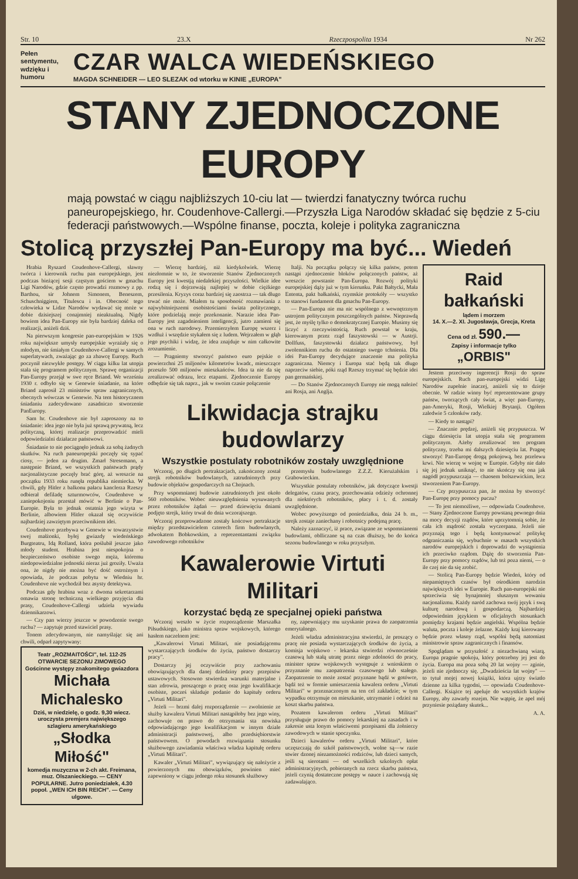Str. 10 23.X Rzeczpospolita 1934 Nr 262
Pełen sentymentu, wdzięku i humoru
CZAR WALCA WIEDEŃSKIEGO
MAGDA SCHNEIDER — LEO SLEZAK od wtorku w KINIE „EUROPA"
STANY ZJEDNOCZONE EUROPY
mają powstać w ciągu najbliższych 10-ciu lat — twierdzi fanatyczny twórca ruchu paneuropejskiego, hr. Coudenhove-Callergi.—Przyszła Liga Narodów składać się będzie z 5-ciu federacji państwowych.—Wspólne finanse, poczta, koleje i polityka zagraniczna
Stolicą przyszłej Pan-Europy ma być... Wiedeń
Hrabia Ryszard Coudenhove-Callergi, sławny twórca i kierownik ruchu pan europejskiego, jest podczas bieżącej sesji częstym gościem w gmachu Ligi Narodów, gdzie często prowadzi rozmowy z pp. Barthou, sir Johnem Simonem, Beneszem, Schuschniggiem, Titulescu i in. Obecność tego człowieka w Lidze Narodów wydawać się może w dobie dzisiejszej conajmniej nieaktualną. Nigdy bowiem idea Pan-Europy nie była bardziej daleka od realizacji, aniżeli dziś.
Na pierwszym kongresie pan-europejskim w 1926 roku największe umysły europejskie wyrażały się o młodym, nie śmiałym Coudenhove-Callergi w samych superlatywach, zważając go za zbawcę Europy. Ruch poczynił niezwykłe postępy. W ciągu kilku lat utopja stała się programem politycznym. Sprawę organizacji Pan-Europy przejął w swe ręce Briand. We wrześniu 1930 r. odbyło się w Genewie śniadanie, na które Briand zaprosił 23 ministrów spraw zagranicznych, obecnych wówczas w Genewie. Na tem historycznem śniadaniu zadecydowano zasadniczo stworzenie PanEuropy.
Sam hr. Coudenhove nie był zaproszony na to śniadanie: idea jego nie była już sprawą prywatną, lecz polityczną, której realizacje przeprowadzić mieli odpowiedzialni działacze państwowi.
Śniadanie to nie pociągnęło jednak za sobą żadnych skutków. Na ruch paneuropejski poczęły się sypać ciosy, — jeden za drugim. Zmarł Stresemann, a następnie Briand, we wszystkich państwach prądy nacjonalistyczne poczęły brać górę, aż wreszcie na początku 1933 roku runęła republika niemiecka. W chwili, gdy Hitler z balkonu pałacu kanclerza Rzeszy odbierał defiladę szturmowców, Coudenhove w zaniepokojeniu przestał mówić w Berlinie o Pan-Europie. Była to jednak ostatnia jego wizyta w Berlinie, albowiem Hitler okazał się oczywiście najbardziej zawziętym przeciwnikiem idei.
Coudenhove przebywa w Genewie w towarzystwie swej małżonki, byłej gwiazdy wiedeńskiego Burgteatru, Idą Rolland, która poślubił jeszcze jako młody student. Hrabina jest niespokojna o bezpieczeństwo osobiste swego męża, któremu niedopowiedzialne jednostki nieraz już groziły. Uważa ona, że nigdy nie można być dość ostrożnym i opowiada, że podczas pobytu w Wiedniu hr. Coudenhove nie wychodził bez asysty detektywa.
Podczas gdy hrabina wraz z dwoma sekretarzami omawia stronę techniczną wielkiego przyjęcia dla prasy, Coudenhove-Callergi udziela wywiadu dziennikarzowi.
— Czy pan wierzy jeszcze w powodzenie swego ruchu? — zapytuje przed stawiciel prasy.
Tonem zdecydowanym, nie namyślając się ani chwili, odparł zapytywany:
Teatr „ROZMAITOŚCI", tel. 112-25
OTWARCIE SEZONU ZIMOWEGO
Gościnne występy znakomitego gwiazdora
Michała Michalesko
Dziś, w niedzielę, o godz. 9,30 wiecz. uroczysta premjera największego szlagieru amerykańskiego
„Słodka Miłość"
komedja muzyczna w 2-ch akt. Freimana, muz. Olszanieckiego. — CENY POPULARNE. Jutro poniedziałek, 4.30 popoł. „WEN ICH BIN REICH". — Ceny ulgowe.
— Wierzę bardziej, niż kiedykolwiek. Wierzę niezłomnie w to, że stworzenie Stanów Zjednoczonych Europy jest kwestją niedalekiej przyszłości. Wielkie idee rodzą się i dojrzewają najlepiej w dobie ciężkiego przesilenia. Kryzys coraz bardziej się zaostrza — tak długo trwać nie może. Miałem tu sposobność rozmawiania z najwybitniejszemi osobistościami świata politycznego, które podzielają moje przekonanie. Narazie idea Pan-Europy jest zagadnieniem inteligencji, jutro zamieni się ona w ruch narodowy. Przemierzyłem Europę wszerz i wzdłuż i wszędzie stykałem się z ludem. Wejrzałem w głąb jego psychiki i widzę, że idea znajduje w nim całkowite zrozumienie.
— Pragniemy stworzyć państwo euro pejskie o powierzchni 25 miljonów kilometrów kwadr., mieszczące przeszło 500 miljonów mieszkańców. Idea ta nie da się zrealizować odrazu, lecz etapami. Zjednoczenie Europy odbędzie się tak naprz., jak w swoim czasie połączenie
Italji. Na początku połączy się kilka państw, potem nastąpi zjednoczenie bloków połączonych państw, aż wreszcie powstanie Pan-Europa. Rozwój polityki europejskiej dąży już w tym kierunku. Pakt Bałtycki, Mała Ententa, pakt bałkański, rzymskie protokóły — wszystko to stanowi fundament dla gmachu Pan-Europy.
— Pan-Europa nie ma nic wspólnego z wewnętrznym ustrojem politycznym poszczególnych państw. Nieprawdą jest, że myślę tylko o demokratycznej Europie. Musimy się liczyć z rzeczywistością. Ruch powstał w kraju, kierowanym przez rząd faszystowski — w Austrji. Dollfuss, faszystowski działacz państwowy, był zwolennikiem ruchu do ostatniego swego tchnienia. Dla idei Pan-Europy decydujące znaczenie ma polityka zagraniczna. Niemcy i Europa stać będą tak długo naprzeciw siebie, póki rząd Rzeszy trzymać się będzie idei pan germańskiej.
— Do Stanów Zjednoczonych Europy nie mogą należeć ani Rosja, ani Anglja.
Likwidacja strajku budowlarzy
Wszystkie postulaty robotników zostały uwzględnione
Wczoraj, po długich pertraktacjach, zakończony został strejk robotników budowlanych, zatrudnionych przy budowie objektów gospodarczych na Chojnach.
Przy wspomnianej budowie zatrudnionych jest około 560 robotników. Wobec nieuwzględnienia wysuwanych przez robotników żądań — przed dziewięciu dniami podjęto strejk, który trwał do dnia wczorajszego.
Wczoraj przeprowadzone zostały końcowe pertraktacje między przedstawicielem czterech firm budowlanych, adwokatem Bobkowskim, a reprezentantami związku zawodowego robotników
przemysłu budowlanego Z.Z.Z. Kierużalskim i Grabowieckim.
Wszystkie postulaty robotników, jak dotyczące kwestji delegatów, czasu pracy, przechowania odzieży ochronnej dla niektórych robotników, płacy i t. d. zostały uwzględnione.
Wobec powyższego od poniedziałku, dnia 24 b. m., strejk zostaje zaniechany i robotnicy podejmą pracę.
Należy zaznaczyć, iż prace, związane ze wspomnianemi budowlami, oblliczane są na czas dłuższy, bo do końca sezonu budowlanego w roku przyszłym.
Kawalerowie Virtuti Militari
korzystać będą ze specjalnej opieki państwa
Wczoraj weszło w życie rozporządzenie Marszałka Piłsudskiego, jako ministra spraw wojskowych, którego hasłem naczelnem jest:
„Kawalerowi Virtuti Militari, nie posiadającemu wystarczających środków do życia, państwo dostarczy pracy".
Dostarczy jej oczywiście przy zachowaniu obowiązujących dla danej dziedziny pracy przepisów ustawowych. Stosowno stwierdza warunki materjalne i stan zdrowia, proszącego o pracę oraz jego kwalifikacje osobiste, pocześ składuje podanie do kapituły orderu „Virtuti Militari".
Jeżeli — brzmi dalej rozporządzenie — zwolnienie ze służby kawalera Virtuti Militari nastąpiłoby bez jego winy, zachowuje on prawo do otrzymania sta nowiska odpowiadającego jego kwalifikacjom w innym dziale administracji państwowej, albo przedsiębiorstwie państwowem. O powodach rozwiązania stosunku służbowego zawiadamia właściwa władza kapitułę orderu „Virtuti Militari".
Kawaler „Virtuti Militari", wywiązujący się należycie z powierzonych mu obowiązków, powinien mieć zapewniony w ciągu jednego roku stosunek służbowy
ny, zapewniający mu uzyskanie prawa do zaopatrzenia emerytalnego.
Jeżeli władza administracyjna stwierdzi, że proszący o pracę nie posiada wystarczających środków do życia, a komisja wojskowo - lekarska stwierdzi równocześnie czasową lub stałą utratę przez niego zdolności do pracy, minister spraw wojskowych występuje z wnioskiem o przyznanie mu zaopatrzenia czasowego lub stałego. Zaopatrzenie to może zostać przyznane bądź w gotówce, bądź też w formie umieszczenia kawalera orderu „Virtuti Militari" w przeznaczonym na ten cel zakładzie; w tym wypadku otrzymuje on mieszkanie, utrzymanie i odzież na koszt skarbu państwa.
Pozatem kawalerom orderu „Virtuti Militari" przysługuje prawo do pomocy lekarskiej na zasadach i w zakresie usta lonym właściwemi przepisami dla żołnierzy zawodowych w stanie spoczynku.
Dzieci kawalerów orderu „Virtuti Militari", które uczęszczają do szkół państwowych, wolne są—w razie stwier dzonej niezamożności rodziców, lub dzieci samych, jeśli są sierotami — od wszelkich szkolnych opłat administracyjnych, pobieranych na rzecz skarbu państwa, jeżeli czynią dostateczne postępy w nauce i zachowują się zadawalająco.
Raid bałkański
lądem i morzem
14. X.—2. XI. Jugosławja, Grecja, Kreta
Cena od zł. 590.—
Zapisy i informacje tylko „ORBIS"
Jestem przeciwny ingerencji Rosji do spraw europejskich. Ruch pan-europejski widzi Ligę Narodów zupełnie inaczej, aniżeli się to dzieje obecnie. W radzie winny być reprezentowane grupy państw, tworzących cały świat, a więc pan-Europy, pan-Ameryki, Rosji, Wielkiej Brytanji. Ogółem zaledwie 5 członków rady.
— Kiedy to nastąpi?
— Znacznie prędzej, aniżeli się przypuszcza. W ciągu dziesięciu lat utopja stała się programem politycznym. Ażeby zrealizować ten program polityczny, trzeba mi dalszych dziesięciu lat. Pragnę stworzyć Pan-Europę drogą pokojową, bez przelewu krwi. Nie wierzę w wojnę w Europie. Gdyby nie dało się jej jednak uniknąć, to nie skończy się ona jak nagódł przypuszczaja — chaosem bolszewickim, lecz stworzeniem Pan-Europy.
— Czy przypuszcza pan, że można by stworzyć Pan-Europę przy pomocy puczu?
— To jest niemożliwe, — odpowiada Coudenhove. — Stany Zjednoczone Europy powstaną pewnego dnia na mocy decyzji rządów, które uprzytomnią sobie, że cała ich mądrość została wyczerpana. Jeżeli nie przyznają tego i będą kontynuować politykę odgraniczania się, wybuchnie w masach wszystkich narodów europejskich i doprowadzi do wystąpienia ich przeciwko rządom. Dążę do stworzenia Pan-Europy przy pomocy rządów, lub też poza niemi, — o ile czej nie da się zrobić.
— Stolicą Pan-Europy będzie Wiedeń, który od niepamiętnych czasów był ośrodkiem narodzin największych idei w Europie. Ruch pan-europejski nie sprzeciwia się bynajmniej słusznym wowaniu nacjonalizmu. Każdy naród zachowa swój język i swą kulturę narodową i gospodarczą. Najbardziej odpowiednim językiem w oficjalnych stosunkach pomiędzy krajami będzie angielski. Wspólna będzie waluta, poczta i koleje żelazne. Każdy kraj kierowany będzie przez własny rząd, wspólni będą natomiast ministrowie spraw zagranicznych i finansów.
Spoglądam w przyszłość z niezachwianą wiarą. Europa pragnie spokoju, który potrzebny jej jest do życia. Europa ma poza sobą 20 lat wojny — zginie, jeżeli nie zjednoczy się. „Dwadzieścia lat wojny" — to tytuł mojej nowej książki, która ujrzy światło dzienne za kilka tygodni, — opowiada Coudenhove-Callergi. Książce tej apeluje do wszystkich krajów Europy, aby zawarły rozejm. Nie wątpię, że apel mój przyniesie pożądany skutek...
A. A.